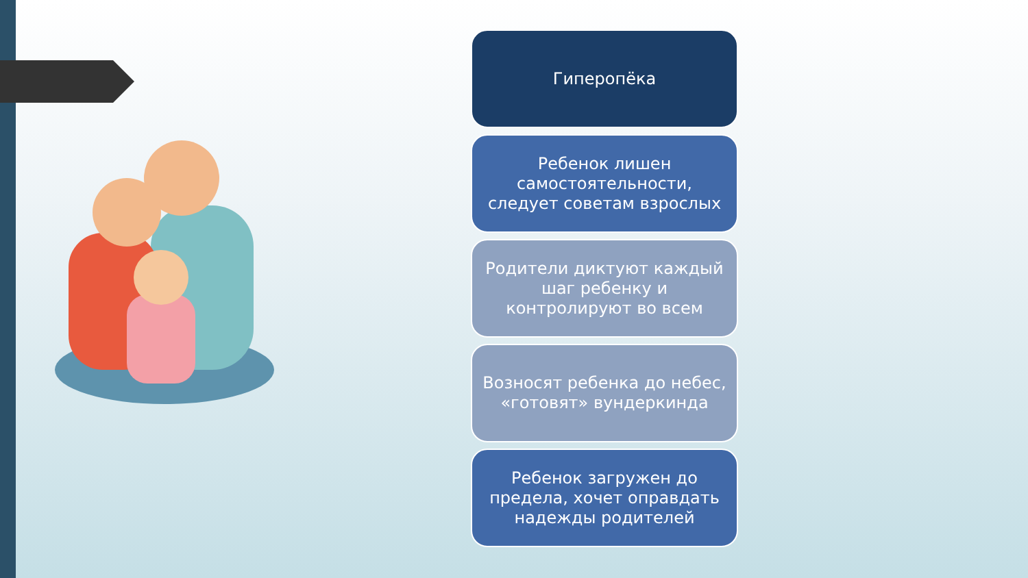Гиперопёка
Ребенок лишен самостоятельности, следует советам взрослых
Родители диктуют каждый шаг ребенку и контролируют во всем
Возносят ребенка до небес, «готовят» вундеркинда
Ребенок загружен до предела, хочет оправдать надежды родителей